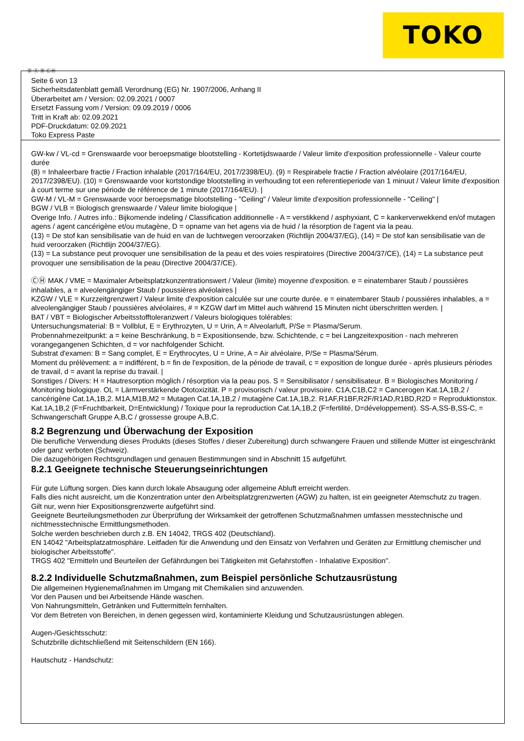TOKO
Ⓓ Ⓐ Ⓑ ⒸⒽ
Seite 6 von 13
Sicherheitsdatenblatt gemäß Verordnung (EG) Nr. 1907/2006, Anhang II
Überarbeitet am / Version: 02.09.2021 / 0007
Ersetzt Fassung vom / Version: 09.09.2019 / 0006
Tritt in Kraft ab: 02.09.2021
PDF-Druckdatum: 02.09.2021
Toko Express Paste
GW-kw / VL-cd = Grenswaarde voor beroepsmatige blootstelling - Kortetijdswaarde / Valeur limite d'exposition professionnelle - Valeur courte durée
(8) = Inhaleerbare fractie / Fraction inhalable (2017/164/EU, 2017/2398/EU). (9) = Respirabele fractie / Fraction alvéolaire (2017/164/EU, 2017/2398/EU). (10) = Grenswaarde voor kortstondige blootstelling in verhouding tot een referentieperiode van 1 minuut / Valeur limite d'exposition à court terme sur une période de référence de 1 minute (2017/164/EU). |
GW-M / VL-M = Grenswaarde voor beroepsmatige blootstelling - "Ceiling" / Valeur limite d'exposition professionnelle - "Ceiling" |
BGW / VLB = Biologisch grenswaarde / Valeur limite biologique |
Overige Info. / Autres info.: Bijkomende indeling / Classification additionnelle - A = verstikkend / asphyxiant, C = kankerverwekkend en/of mutagen agens / agent cancérigène et/ou mutagène, D = opname van het agens via de huid / la résorption de l'agent via la peau.
(13) = De stof kan sensibilisatie van de huid en van de luchtwegen veroorzaken (Richtlijn 2004/37/EG), (14) = De stof kan sensibilisatie van de huid veroorzaken (Richtlijn 2004/37/EG).
(13) = La substance peut provoquer une sensibilisation de la peau et des voies respiratoires (Directive 2004/37/CE), (14) = La substance peut provoquer une sensibilisation de la peau (Directive 2004/37/CE).
ⒸⒽ MAK / VME = Maximaler Arbeitsplatzkonzentrationswert / Valeur (limite) moyenne d'exposition. e = einatembarer Staub / poussières inhalables, a = alveolengängiger Staub / poussières alvéolaires |
KZGW / VLE = Kurzzeitgrenzwert / Valeur limite d'exposition calculée sur une courte durée. e = einatembarer Staub / poussières inhalables, a = alveolengängiger Staub / poussières alvéolaires, # = KZGW darf im Mittel auch während 15 Minuten nicht überschritten werden. |
BAT / VBT = Biologischer Arbeitsstofftoleranzwert / Valeurs biologiques tolérables:
Untersuchungsmaterial: B = Vollblut, E = Erythrozyten, U = Urin, A = Alveolarluft, P/Se = Plasma/Serum.
Probennahmezeitpunkt: a = keine Beschränkung, b = Expositionsende, bzw. Schichtende, c = bei Langzeitexposition - nach mehreren vorangegangenen Schichten, d = vor nachfolgender Schicht.
Substrat d'examen: B = Sang complet, E = Erythrocytes, U = Urine, A = Air alvéolaire, P/Se = Plasma/Sérum.
Moment du prélèvement: a = indifférent, b = fin de l'exposition, de la période de travail, c = exposition de longue durée - après plusieurs périodes de travail, d = avant la reprise du travail. |
Sonstiges / Divers: H = Hautresorption möglich / résorption via la peau pos. S = Sensibilisator / sensibilisateur. B = Biologisches Monitoring / Monitoring biologique. OL = Lärmverstärkende Ototoxizität. P = provisorisch / valeur provisoire. C1A,C1B,C2 = Cancerogen Kat.1A,1B,2 / cancérigène Cat.1A,1B,2. M1A,M1B,M2 = Mutagen Cat.1A,1B,2 / mutagène Cat.1A,1B,2. R1AF,R1BF,R2F/R1AD,R1BD,R2D = Reproduktionstox. Kat.1A,1B,2 (F=Fruchtbarkeit, D=Entwicklung) / Toxique pour la reproduction Cat.1A,1B,2 (F=fertilité, D=développement). SS-A,SS-B,SS-C, = Schwangerschaft Gruppe A,B,C / grossesse groupe A,B,C.
8.2 Begrenzung und Überwachung der Exposition
Die berufliche Verwendung dieses Produkts (dieses Stoffes / dieser Zubereitung) durch schwangere Frauen und stillende Mütter ist eingeschränkt oder ganz verboten (Schweiz).
Die dazugehörigen Rechtsgrundlagen und genauen Bestimmungen sind in Abschnitt 15 aufgeführt.
8.2.1 Geeignete technische Steuerungseinrichtungen
Für gute Lüftung sorgen. Dies kann durch lokale Absaugung oder allgemeine Abluft erreicht werden.
Falls dies nicht ausreicht, um die Konzentration unter den Arbeitsplatzgrenzwerten (AGW) zu halten, ist ein geeigneter Atemschutz zu tragen.
Gilt nur, wenn hier Expositionsgrenzwerte aufgeführt sind.
Geeignete Beurteilungsmethoden zur Überprüfung der Wirksamkeit der getroffenen Schutzmaßnahmen umfassen messtechnische und nichtmesstechnische Ermittlungsmethoden.
Solche werden beschrieben durch z.B. EN 14042, TRGS 402 (Deutschland).
EN 14042 "Arbeitsplatzatmosphäre. Leitfaden für die Anwendung und den Einsatz von Verfahren und Geräten zur Ermittlung chemischer und biologischer Arbeitsstoffe".
TRGS 402 "Ermitteln und Beurteilen der Gefährdungen bei Tätigkeiten mit Gefahrstoffen - Inhalative Exposition".
8.2.2 Individuelle Schutzmaßnahmen, zum Beispiel persönliche Schutzausrüstung
Die allgemeinen Hygienemaßnahmen im Umgang mit Chemikalien sind anzuwenden.
Vor den Pausen und bei Arbeitsende Hände waschen.
Von Nahrungsmitteln, Getränken und Futtermitteln fernhalten.
Vor dem Betreten von Bereichen, in denen gegessen wird, kontaminierte Kleidung und Schutzausrüstungen ablegen.
Augen-/Gesichtsschutz:
Schutzbrille dichtschließend mit Seitenschildern (EN 166).
Hautschutz - Handschutz: